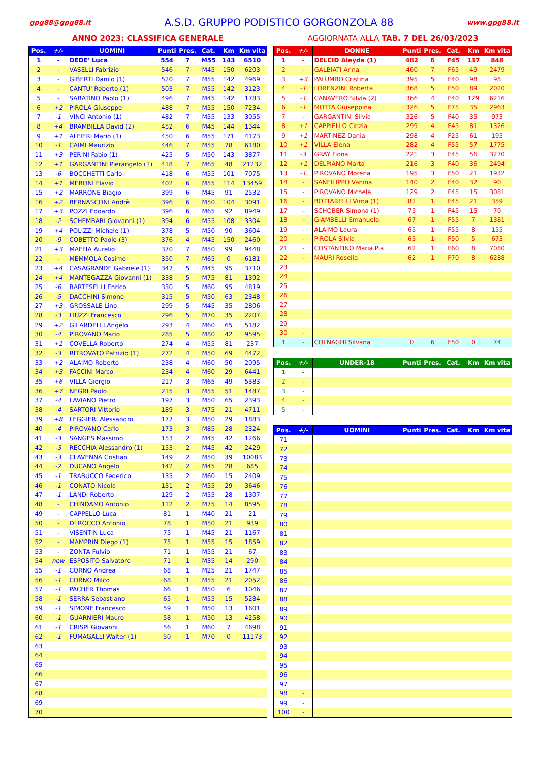gpg88@gpg88.it A.S.D. GRUPPO PODISTICO GORGONZOLA 88 www.gpg88.it
ANNO 2023: CLASSIFICA GENERALE AGGIORNATA ALLA TAB. 7 DEL 26/03/2023
| Pos. | +/- | UOMINI | Punti | Pres. | Cat. | Km | Km vita |
| --- | --- | --- | --- | --- | --- | --- | --- |
| 1 | - | DEDE' Luca | 554 | 7 | M55 | 143 | 6510 |
| 2 | - | VASELLI Fabrizio | 546 | 7 | M45 | 150 | 6203 |
| 3 | - | GIBERTI Danilo (1) | 520 | 7 | M55 | 142 | 4969 |
| 4 | - | CANTU' Roberto (1) | 503 | 7 | M55 | 142 | 3123 |
| 5 | - | SABATINO Paolo (1) | 496 | 7 | M45 | 142 | 1783 |
| 6 | +2 | PIROLA Giuseppe | 488 | 7 | M55 | 150 | 7234 |
| 7 | -1 | VINCI Antonio (1) | 482 | 7 | M55 | 133 | 3055 |
| 8 | +4 | BRAMBILLA David (2) | 452 | 6 | M45 | 144 | 1344 |
| 9 | +1 | ALFIERI Mario (1) | 450 | 6 | M55 | 171 | 4173 |
| 10 | -1 | CAIMI Maurizio | 446 | 7 | M55 | 78 | 6180 |
| 11 | +3 | PERINI Fabio (1) | 425 | 5 | M50 | 143 | 3877 |
| 12 | +1 | GARGANTINI Pierangelo (1) | 418 | 7 | M65 | 48 | 21232 |
| 13 | -6 | BOCCHETTI Carlo | 418 | 6 | M55 | 101 | 7075 |
| 14 | +1 | MERONI Flavio | 402 | 6 | M55 | 114 | 13459 |
| 15 | +2 | MARRONE Biagio | 399 | 6 | M45 | 91 | 2532 |
| 16 | +2 | BERNASCONI Andrè | 396 | 6 | M50 | 104 | 3091 |
| 17 | +3 | POZZI Edoardo | 396 | 6 | M65 | 92 | 8949 |
| 18 | -2 | SCHEMBARI Giovanni (1) | 394 | 6 | M55 | 108 | 3304 |
| 19 | +4 | POLIZZI Michele (1) | 378 | 5 | M50 | 90 | 3604 |
| 20 | -9 | COBETTO Paolo (3) | 376 | 4 | M45 | 150 | 2460 |
| 21 | +3 | MAFFIA Aurelio | 370 | 7 | M50 | 99 | 9448 |
| 22 | - | MEMMOLA Cosimo | 350 | 7 | M65 | 0 | 6181 |
| 23 | +4 | CASAGRANDE Gabriele (1) | 347 | 5 | M45 | 95 | 3710 |
| 24 | +4 | MANTEGAZZA Giovanni (1) | 338 | 5 | M75 | 81 | 1392 |
| 25 | -6 | BARTESELLI Enrico | 330 | 5 | M60 | 95 | 4819 |
| 26 | -5 | DACCHINI Simone | 315 | 5 | M50 | 63 | 2348 |
| 27 | +3 | GROSSALE Lino | 299 | 5 | M45 | 35 | 2806 |
| 28 | -3 | LIUZZI Francesco | 296 | 5 | M70 | 35 | 2207 |
| 29 | +2 | GILARDELLI Angelo | 293 | 4 | M60 | 65 | 5182 |
| 30 | -4 | PIROVANO Mario | 285 | 5 | M80 | 42 | 9595 |
| 31 | +1 | COVELLA Roberto | 274 | 4 | M55 | 81 | 237 |
| 32 | -3 | RITROVATO Patrizio (1) | 272 | 4 | M50 | 69 | 4472 |
| 33 | +2 | ALAIMO Roberto | 238 | 4 | M60 | 50 | 2095 |
| 34 | +3 | FACCINI Marco | 234 | 4 | M60 | 29 | 6441 |
| 35 | +6 | VILLA Giorgio | 217 | 3 | M65 | 49 | 5383 |
| 36 | +7 | NEGRI Paolo | 215 | 3 | M55 | 51 | 1487 |
| 37 | -4 | LAVIANO Pietro | 197 | 3 | M50 | 65 | 2393 |
| 38 | -4 | SARTORI Vittorio | 189 | 3 | M75 | 21 | 4711 |
| 39 | +8 | LEGGIERI Alessandro | 177 | 3 | M50 | 29 | 1883 |
| 40 | -4 | PIROVANO Carlo | 173 | 3 | M85 | 28 | 2324 |
| 41 | -3 | SANGES Massimo | 153 | 2 | M45 | 42 | 1266 |
| 42 | -3 | RECCHIA Alessandro (1) | 153 | 2 | M45 | 42 | 2429 |
| 43 | -3 | CLAVENNA Cristian | 149 | 2 | M50 | 39 | 10083 |
| 44 | -2 | DUCANO Angelo | 142 | 2 | M45 | 28 | 685 |
| 45 | -1 | TRABUCCO Federico | 135 | 2 | M60 | 15 | 2409 |
| 46 | -1 | CONATO Nicola | 131 | 2 | M55 | 29 | 3646 |
| 47 | -1 | LANDI Roberto | 129 | 2 | M55 | 28 | 1307 |
| 48 | - | CHINDAMO Antonio | 112 | 2 | M75 | 14 | 8595 |
| 49 | - | CAPPELLO Luca | 81 | 1 | M40 | 21 | 21 |
| 50 | - | DI ROCCO Antonio | 78 | 1 | M50 | 21 | 939 |
| 51 | - | VISENTIN Luca | 75 | 1 | M45 | 21 | 1167 |
| 52 | - | MAMPRIN Diego (1) | 75 | 1 | M55 | 15 | 1859 |
| 53 | - | ZONTA Fulvio | 71 | 1 | M55 | 21 | 67 |
| 54 | new | ESPOSITO Salvatore | 71 | 1 | M35 | 14 | 290 |
| 55 | -1 | CORNO Andrea | 68 | 1 | M25 | 21 | 1747 |
| 56 | -1 | CORNO Milco | 68 | 1 | M55 | 21 | 2052 |
| 57 | -1 | PACHER Thomas | 66 | 1 | M50 | 6 | 1046 |
| 58 | -1 | SERRA Sebastiano | 65 | 1 | M55 | 15 | 5284 |
| 59 | -1 | SIMONE Francesco | 59 | 1 | M50 | 13 | 1601 |
| 60 | -1 | GUARNIERI Mauro | 58 | 1 | M50 | 13 | 4258 |
| 61 | -1 | CRISPI Giovanni | 56 | 1 | M60 | 7 | 4698 |
| 62 | -1 | FUMAGALLI Walter (1) | 50 | 1 | M70 | 0 | 11173 |
| 63 | | | | | | | |
| 64 | | | | | | | |
| 65 | | | | | | | |
| 66 | | | | | | | |
| 67 | | | | | | | |
| 68 | | | | | | | |
| 69 | | | | | | | |
| 70 | | | | | | | |
| Pos. | +/- | DONNE | Punti | Pres. | Cat. | Km | Km vita |
| --- | --- | --- | --- | --- | --- | --- | --- |
| 1 | - | DELCID Aleyda (1) | 482 | 6 | F45 | 137 | 848 |
| 2 | - | GALBIATI Anna | 460 | 7 | F65 | 49 | 2479 |
| 3 | +3 | PALUMBO Cristina | 395 | 5 | F40 | 98 | 98 |
| 4 | -1 | LORENZINI Roberta | 368 | 5 | F50 | 89 | 2020 |
| 5 | -1 | CANAVERO Silvia (2) | 366 | 4 | F40 | 129 | 6216 |
| 6 | -1 | MOTTA Giuseppina | 326 | 5 | F75 | 35 | 2963 |
| 7 | - | GARGANTINI Silvia | 326 | 5 | F40 | 35 | 973 |
| 8 | +1 | CAPPIELLO Cinzia | 299 | 4 | F45 | 81 | 1326 |
| 9 | +1 | MARTINEZ Dania | 298 | 4 | F25 | 61 | 195 |
| 10 | +1 | VILLA Elena | 282 | 4 | F55 | 57 | 1775 |
| 11 | -3 | GRAY Fiona | 221 | 3 | F45 | 56 | 3270 |
| 12 | +1 | DELPIANO Marta | 216 | 3 | F40 | 36 | 2494 |
| 13 | -1 | PIROVANO Morena | 195 | 3 | F50 | 21 | 1932 |
| 14 | - | SANFILIPPO Vanina | 140 | 2 | F40 | 32 | 90 |
| 15 | - | PIROVANO Michela | 129 | 2 | F45 | 15 | 3081 |
| 16 | - | BOTTARELLI Virna (1) | 81 | 1 | F45 | 21 | 359 |
| 17 | - | SCHOBER Simona (1) | 75 | 1 | F45 | 15 | 70 |
| 18 | - | GIAMBELLI Emanuela | 67 | 1 | F55 | 7 | 1381 |
| 19 | - | ALAIMO Laura | 65 | 1 | F55 | 8 | 155 |
| 20 | - | PIROLA Silvia | 65 | 1 | F50 | 5 | 673 |
| 21 | - | COSTANTINO Maria Pia | 62 | 1 | F60 | 8 | 7080 |
| 22 | - | MAURI Rosella | 62 | 1 | F70 | 8 | 6288 |
| 23 | | | | | | | |
| 24 | | | | | | | |
| 25 | | | | | | | |
| 26 | | | | | | | |
| 27 | | | | | | | |
| 28 | | | | | | | |
| 29 | | | | | | | |
| 30 | - | | | | | | |
| 1 | - | COLNAGHI Silvana | 0 | 6 | F50 | 0 | 74 |
| Pos. | +/- | UNDER-18 | Punti | Pres. | Cat. | Km | Km vita |
| --- | --- | --- | --- | --- | --- | --- | --- |
| 1 | - | | | | | | |
| 2 | - | | | | | | |
| 3 | - | | | | | | |
| 4 | - | | | | | | |
| 5 | - | | | | | | |
| Pos. | +/- | UOMINI | Punti | Pres. | Cat. | Km | Km vita |
| --- | --- | --- | --- | --- | --- | --- | --- |
| 71 | | | | | | | |
| 72 | | | | | | | |
| 73 | | | | | | | |
| 74 | | | | | | | |
| 75 | | | | | | | |
| 76 | | | | | | | |
| 77 | | | | | | | |
| 78 | | | | | | | |
| 79 | | | | | | | |
| 80 | | | | | | | |
| 81 | | | | | | | |
| 82 | | | | | | | |
| 83 | | | | | | | |
| 84 | | | | | | | |
| 85 | | | | | | | |
| 86 | | | | | | | |
| 87 | | | | | | | |
| 88 | | | | | | | |
| 89 | | | | | | | |
| 90 | | | | | | | |
| 91 | | | | | | | |
| 92 | | | | | | | |
| 93 | | | | | | | |
| 94 | | | | | | | |
| 95 | | | | | | | |
| 96 | | | | | | | |
| 97 | | | | | | | |
| 98 | - | | | | | | |
| 99 | - | | | | | | |
| 100 | - | | | | | | |